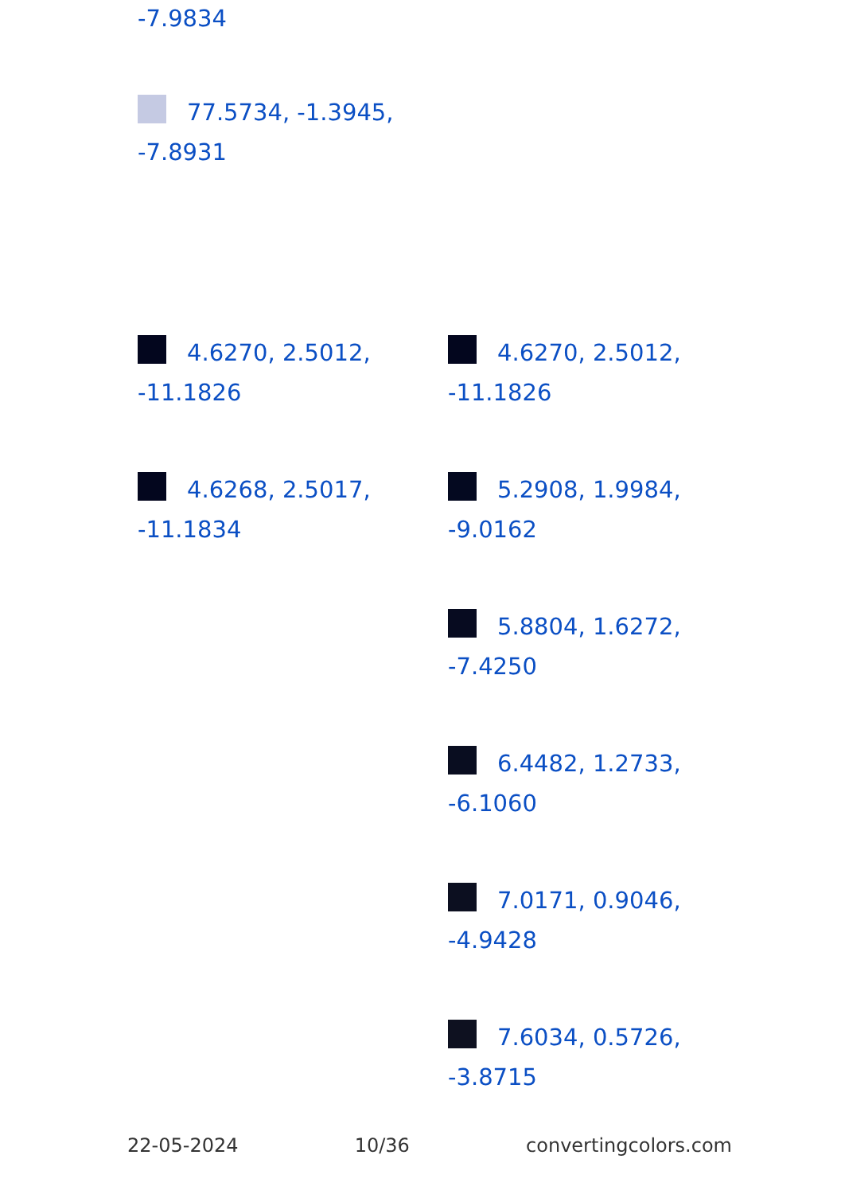-7.9834
77.5734, -1.3945, -7.8931
4.6270, 2.5012, -11.1826
4.6268, 2.5017, -11.1834
4.6270, 2.5012, -11.1826
5.2908, 1.9984, -9.0162
5.8804, 1.6272, -7.4250
6.4482, 1.2733, -6.1060
7.0171, 0.9046, -4.9428
7.6034, 0.5726, -3.8715
22-05-2024 10/36 convertingcolors.com